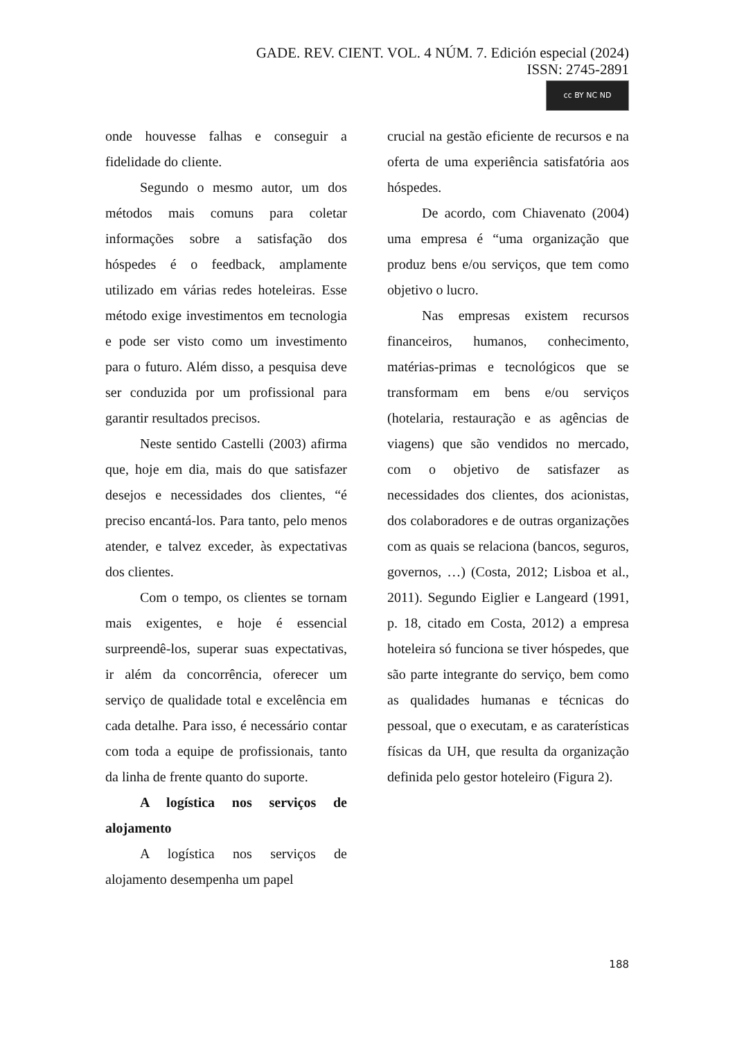GADE. REV. CIENT. VOL. 4 NÚM. 7. Edición especial (2024)
ISSN: 2745-2891
cc BY NC ND
onde houvesse falhas e conseguir a fidelidade do cliente.
Segundo o mesmo autor, um dos métodos mais comuns para coletar informações sobre a satisfação dos hóspedes é o feedback, amplamente utilizado em várias redes hoteleiras. Esse método exige investimentos em tecnologia e pode ser visto como um investimento para o futuro. Além disso, a pesquisa deve ser conduzida por um profissional para garantir resultados precisos.
Neste sentido Castelli (2003) afirma que, hoje em dia, mais do que satisfazer desejos e necessidades dos clientes, “é preciso encantá-los. Para tanto, pelo menos atender, e talvez exceder, às expectativas dos clientes.
Com o tempo, os clientes se tornam mais exigentes, e hoje é essencial surpreendê-los, superar suas expectativas, ir além da concorrência, oferecer um serviço de qualidade total e excelência em cada detalhe. Para isso, é necessário contar com toda a equipe de profissionais, tanto da linha de frente quanto do suporte.
A logística nos serviços de alojamento
A logística nos serviços de alojamento desempenha um papel
crucial na gestão eficiente de recursos e na oferta de uma experiência satisfatória aos hóspedes.
De acordo, com Chiavenato (2004) uma empresa é “uma organização que produz bens e/ou serviços, que tem como objetivo o lucro.
Nas empresas existem recursos financeiros, humanos, conhecimento, matérias-primas e tecnológicos que se transformam em bens e/ou serviços (hotelaria, restauração e as agências de viagens) que são vendidos no mercado, com o objetivo de satisfazer as necessidades dos clientes, dos acionistas, dos colaboradores e de outras organizações com as quais se relaciona (bancos, seguros, governos, …) (Costa, 2012; Lisboa et al., 2011). Segundo Eiglier e Langeard (1991, p. 18, citado em Costa, 2012) a empresa hoteleira só funciona se tiver hóspedes, que são parte integrante do serviço, bem como as qualidades humanas e técnicas do pessoal, que o executam, e as caraterísticas físicas da UH, que resulta da organização definida pelo gestor hoteleiro (Figura 2).
188